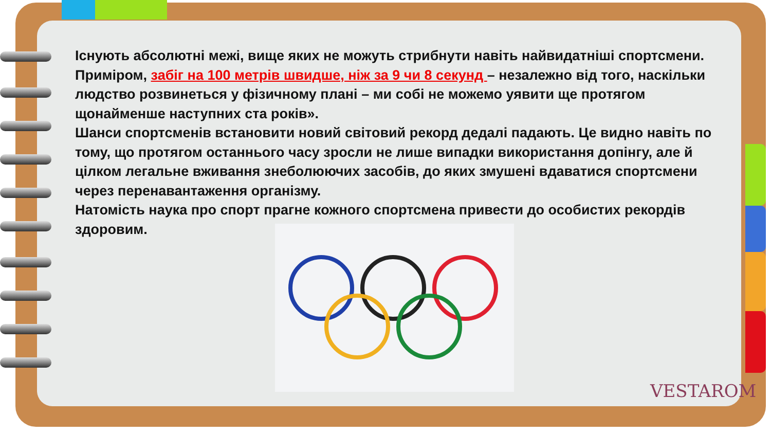Існують абсолютні межі, вище яких не можуть стрибнути навіть найвидатніші спортсмени. Приміром, забіг на 100 метрів швидше, ніж за 9 чи 8 секунд – незалежно від того, наскільки людство розвинеться у фізичному плані – ми собі не можемо уявити ще протягом щонайменше наступних ста років».
Шанси спортсменів встановити новий світовий рекорд дедалі падають. Це видно навіть по тому, що протягом останнього часу зросли не лише випадки використання допінгу, але й цілком легальне вживання знеболюючих засобів, до яких змушені вдаватися спортсмени через перенавантаження організму.
Натомість наука про спорт прагне кожного спортсмена привести до особистих рекордів здоровим.
VESTAROM